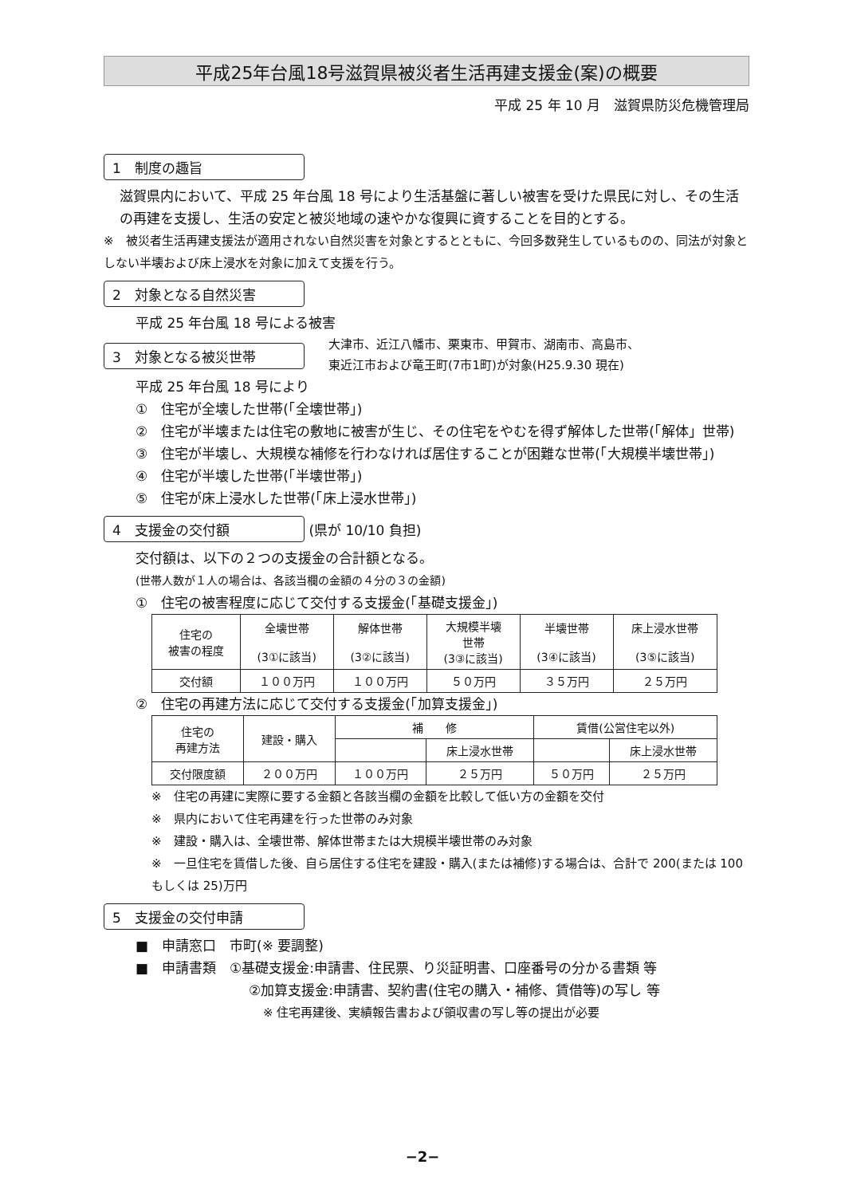平成25年台風18号滋賀県被災者生活再建支援金(案)の概要
平成 25 年 10 月　滋賀県防災危機管理局
1　制度の趣旨
滋賀県内において、平成 25 年台風 18 号により生活基盤に著しい被害を受けた県民に対し、その生活の再建を支援し、生活の安定と被災地域の速やかな復興に資することを目的とする。
※　被災者生活再建支援法が適用されない自然災害を対象とするとともに、今回多数発生しているものの、同法が対象としない半壊および床上浸水を対象に加えて支援を行う。
2　対象となる自然災害
平成 25 年台風 18 号による被害
3　対象となる被災世帯
大津市、近江八幡市、栗東市、甲賀市、湖南市、高島市、
東近江市および竜王町(7市1町)が対象(H25.9.30 現在)
平成 25 年台風 18 号により
①　住宅が全壊した世帯(「全壊世帯」)
②　住宅が半壊または住宅の敷地に被害が生じ、その住宅をやむを得ず解体した世帯(「解体」世帯)
③　住宅が半壊し、大規模な補修を行わなければ居住することが困難な世帯(「大規模半壊世帯」)
④　住宅が半壊した世帯(「半壊世帯」)
⑤　住宅が床上浸水した世帯(「床上浸水世帯」)
4　支援金の交付額 (県が 10/10 負担)
交付額は、以下の２つの支援金の合計額となる。
(世帯人数が１人の場合は、各該当欄の金額の４分の３の金額)
①　住宅の被害程度に応じて交付する支援金(「基礎支援金」)
| 住宅の 被害の程度 | 全壊世帯 (3①に該当) | 解体世帯 (3②に該当) | 大規模半壊 世帯 (3③に該当) | 半壊世帯 (3④に該当) | 床上浸水世帯 (3⑤に該当) |
| --- | --- | --- | --- | --- | --- |
| 交付額 | １００万円 | １００万円 | ５０万円 | ３５万円 | ２５万円 |
②　住宅の再建方法に応じて交付する支援金(「加算支援金」)
| 住宅の 再建方法 | 建設・購入 | 補 修 | | 賃借(公営住宅以外) | |
| --- | --- | --- | --- | --- | --- |
| | | | 床上浸水世帯 | | 床上浸水世帯 |
| 交付限度額 | ２００万円 | １００万円 | ２５万円 | ５０万円 | ２５万円 |
※　住宅の再建に実際に要する金額と各該当欄の金額を比較して低い方の金額を交付
※　県内において住宅再建を行った世帯のみ対象
※　建設・購入は、全壊世帯、解体世帯または大規模半壊世帯のみ対象
※　一旦住宅を賃借した後、自ら居住する住宅を建設・購入(または補修)する場合は、合計で 200(または 100 もしくは 25)万円
5　支援金の交付申請
■　申請窓口　市町(※ 要調整)
■　申請書類　①基礎支援金:申請書、住民票、り災証明書、口座番号の分かる書類 等
②加算支援金:申請書、契約書(住宅の購入・補修、賃借等)の写し 等
※ 住宅再建後、実績報告書および領収書の写し等の提出が必要
−2−